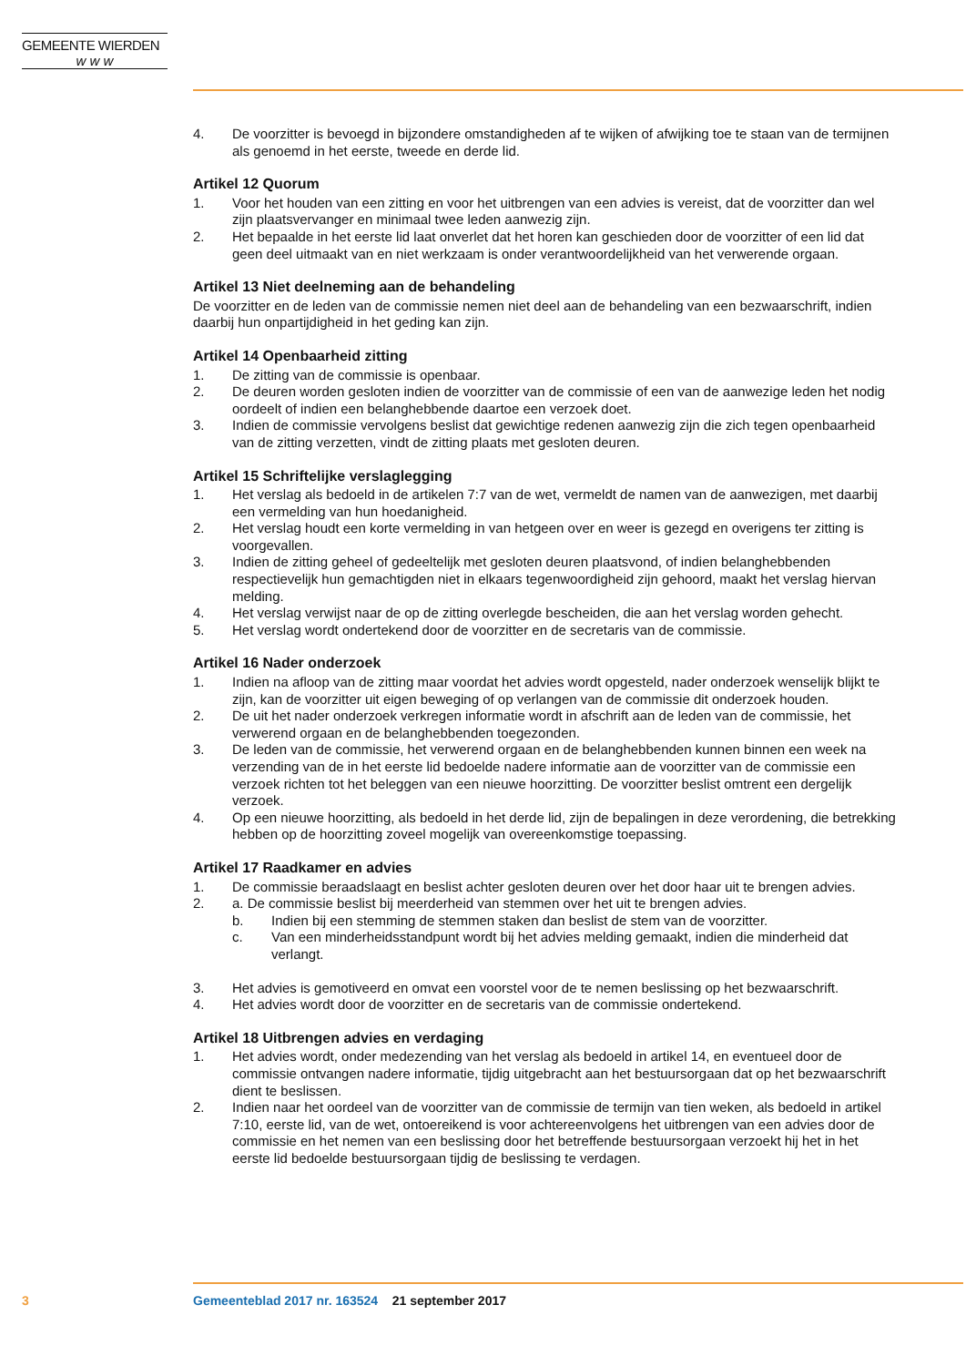GEMEENTE WIERDEN
w w w
4. De voorzitter is bevoegd in bijzondere omstandigheden af te wijken of afwijking toe te staan van de termijnen als genoemd in het eerste, tweede en derde lid.
Artikel 12 Quorum
1. Voor het houden van een zitting en voor het uitbrengen van een advies is vereist, dat de voorzitter dan wel zijn plaatsvervanger en minimaal twee leden aanwezig zijn.
2. Het bepaalde in het eerste lid laat onverlet dat het horen kan geschieden door de voorzitter of een lid dat geen deel uitmaakt van en niet werkzaam is onder verantwoordelijkheid van het verwerende orgaan.
Artikel 13 Niet deelneming aan de behandeling
De voorzitter en de leden van de commissie nemen niet deel aan de behandeling van een bezwaarschrift, indien daarbij hun onpartijdigheid in het geding kan zijn.
Artikel 14 Openbaarheid zitting
1. De zitting van de commissie is openbaar.
2. De deuren worden gesloten indien de voorzitter van de commissie of een van de aanwezige leden het nodig oordeelt of indien een belanghebbende daartoe een verzoek doet.
3. Indien de commissie vervolgens beslist dat gewichtige redenen aanwezig zijn die zich tegen openbaarheid van de zitting verzetten, vindt de zitting plaats met gesloten deuren.
Artikel 15 Schriftelijke verslaglegging
1. Het verslag als bedoeld in de artikelen 7:7 van de wet, vermeldt de namen van de aanwezigen, met daarbij een vermelding van hun hoedanigheid.
2. Het verslag houdt een korte vermelding in van hetgeen over en weer is gezegd en overigens ter zitting is voorgevallen.
3. Indien de zitting geheel of gedeeltelijk met gesloten deuren plaatsvond, of indien belanghebbenden respectievelijk hun gemachtigden niet in elkaars tegenwoordigheid zijn gehoord, maakt het verslag hiervan melding.
4. Het verslag verwijst naar de op de zitting overlegde bescheiden, die aan het verslag worden gehecht.
5. Het verslag wordt ondertekend door de voorzitter en de secretaris van de commissie.
Artikel 16 Nader onderzoek
1. Indien na afloop van de zitting maar voordat het advies wordt opgesteld, nader onderzoek wenselijk blijkt te zijn, kan de voorzitter uit eigen beweging of op verlangen van de commissie dit onderzoek houden.
2. De uit het nader onderzoek verkregen informatie wordt in afschrift aan de leden van de commissie, het verwerend orgaan en de belanghebbenden toegezonden.
3. De leden van de commissie, het verwerend orgaan en de belanghebbenden kunnen binnen een week na verzending van de in het eerste lid bedoelde nadere informatie aan de voorzitter van de commissie een verzoek richten tot het beleggen van een nieuwe hoorzitting. De voorzitter beslist omtrent een dergelijk verzoek.
4. Op een nieuwe hoorzitting, als bedoeld in het derde lid, zijn de bepalingen in deze verordening, die betrekking hebben op de hoorzitting zoveel mogelijk van overeenkomstige toepassing.
Artikel 17 Raadkamer en advies
1. De commissie beraadslaagt en beslist achter gesloten deuren over het door haar uit te brengen advies.
2. a. De commissie beslist bij meerderheid van stemmen over het uit te brengen advies.
b. Indien bij een stemming de stemmen staken dan beslist de stem van de voorzitter.
c. Van een minderheidsstandpunt wordt bij het advies melding gemaakt, indien die minderheid dat verlangt.
3. Het advies is gemotiveerd en omvat een voorstel voor de te nemen beslissing op het bezwaarschrift.
4. Het advies wordt door de voorzitter en de secretaris van de commissie ondertekend.
Artikel 18 Uitbrengen advies en verdaging
1. Het advies wordt, onder medezending van het verslag als bedoeld in artikel 14, en eventueel door de commissie ontvangen nadere informatie, tijdig uitgebracht aan het bestuursorgaan dat op het bezwaarschrift dient te beslissen.
2. Indien naar het oordeel van de voorzitter van de commissie de termijn van tien weken, als bedoeld in artikel 7:10, eerste lid, van de wet, ontoereikend is voor achtereenvolgens het uitbrengen van een advies door de commissie en het nemen van een beslissing door het betreffende bestuursorgaan verzoekt hij het in het eerste lid bedoelde bestuursorgaan tijdig de beslissing te verdagen.
3 Gemeenteblad 2017 nr. 163524 21 september 2017